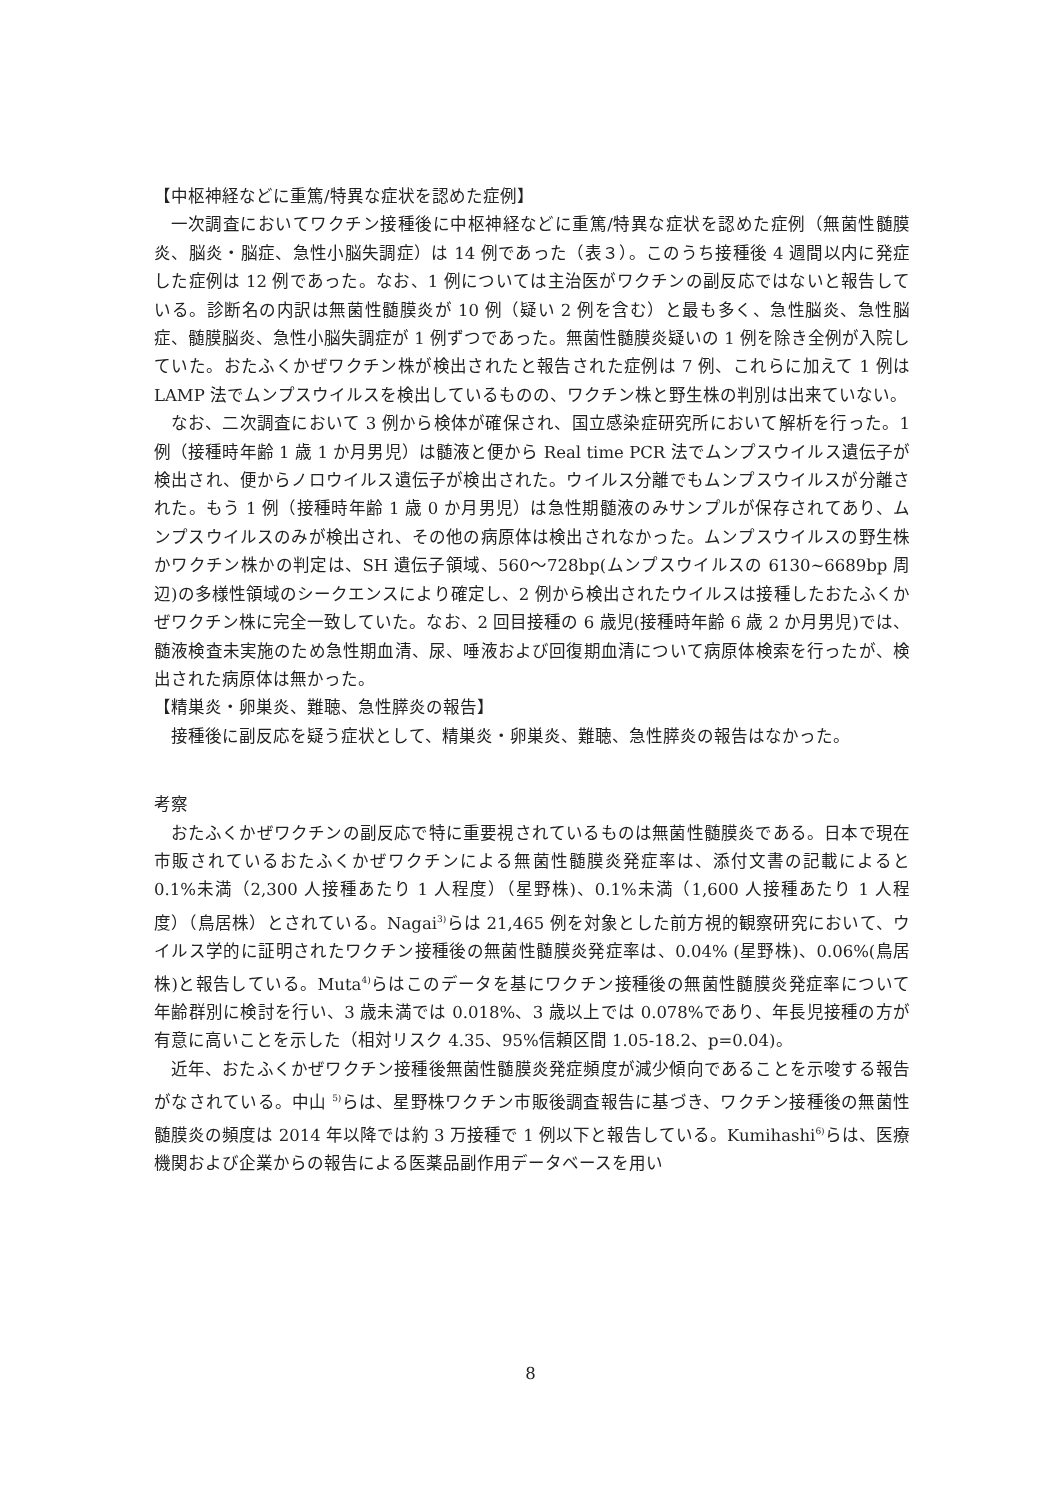【中枢神経などに重篤/特異な症状を認めた症例】
一次調査においてワクチン接種後に中枢神経などに重篤/特異な症状を認めた症例（無菌性髄膜炎、脳炎・脳症、急性小脳失調症）は 14 例であった（表３）。このうち接種後 4 週間以内に発症した症例は 12 例であった。なお、1 例については主治医がワクチンの副反応ではないと報告している。診断名の内訳は無菌性髄膜炎が 10 例（疑い 2 例を含む）と最も多く、急性脳炎、急性脳症、髄膜脳炎、急性小脳失調症が 1 例ずつであった。無菌性髄膜炎疑いの 1 例を除き全例が入院していた。おたふくかぜワクチン株が検出されたと報告された症例は 7 例、これらに加えて 1 例は LAMP 法でムンプスウイルスを検出しているものの、ワクチン株と野生株の判別は出来ていない。
なお、二次調査において 3 例から検体が確保され、国立感染症研究所において解析を行った。1 例（接種時年齢 1 歳 1 か月男児）は髄液と便から Real time PCR 法でムンプスウイルス遺伝子が検出され、便からノロウイルス遺伝子が検出された。ウイルス分離でもムンプスウイルスが分離された。もう 1 例（接種時年齢 1 歳 0 か月男児）は急性期髄液のみサンプルが保存されてあり、ムンプスウイルスのみが検出され、その他の病原体は検出されなかった。ムンプスウイルスの野生株かワクチン株かの判定は、SH 遺伝子領域、560〜728bp(ムンプスウイルスの 6130~6689bp 周辺)の多様性領域のシークエンスにより確定し、2 例から検出されたウイルスは接種したおたふくかぜワクチン株に完全一致していた。なお、2 回目接種の 6 歳児(接種時年齢 6 歳 2 か月男児)では、髄液検査未実施のため急性期血清、尿、唾液および回復期血清について病原体検索を行ったが、検出された病原体は無かった。
【精巣炎・卵巣炎、難聴、急性膵炎の報告】
接種後に副反応を疑う症状として、精巣炎・卵巣炎、難聴、急性膵炎の報告はなかった。
考察
おたふくかぜワクチンの副反応で特に重要視されているものは無菌性髄膜炎である。日本で現在市販されているおたふくかぜワクチンによる無菌性髄膜炎発症率は、添付文書の記載によると 0.1%未満（2,300 人接種あたり 1 人程度）（星野株)、0.1%未満（1,600 人接種あたり 1 人程度）（鳥居株）とされている。Nagai<sup>3)</sup>らは 21,465 例を対象とした前方視的観察研究において、ウイルス学的に証明されたワクチン接種後の無菌性髄膜炎発症率は、0.04% (星野株)、0.06%(鳥居株)と報告している。Muta<sup>4)</sup>らはこのデータを基にワクチン接種後の無菌性髄膜炎発症率について年齢群別に検討を行い、3 歳未満では 0.018%、3 歳以上では 0.078%であり、年長児接種の方が有意に高いことを示した（相対リスク 4.35、95%信頼区間 1.05-18.2、p=0.04)。
近年、おたふくかぜワクチン接種後無菌性髄膜炎発症頻度が減少傾向であることを示唆する報告がなされている。中山 <sup>5)</sup>らは、星野株ワクチン市販後調査報告に基づき、ワクチン接種後の無菌性髄膜炎の頻度は 2014 年以降では約 3 万接種で 1 例以下と報告している。Kumihashi<sup>6)</sup>らは、医療機関および企業からの報告による医薬品副作用データベースを用い
8